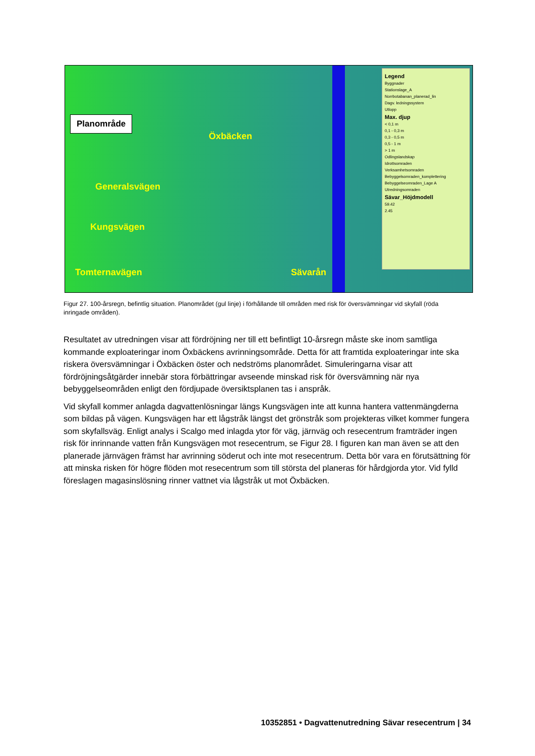Planområde
Öxbäcken
Generalsvägen
Kungsvägen
Tomternavägen Sävarån
Legend
Byggnader
Stationslage_A
Norrbotabanan_planerad_lin
Dagv. ledningssystem
Utlopp
Max. djup
< 0,1 m
0,1 - 0,3 m
0,3 - 0,5 m
0,5 - 1 m
> 1 m
Odlingslandskap
Idrottsomraden
Verksamhetsomraden
Bebyggelsomraden_komplettering
Bebyggelseomraden_Lage A
Utredningsomraden
Sävar_Höjdmodell
59.42
2.45
Figur 27. 100-årsregn, befintlig situation. Planområdet (gul linje) i förhållande till områden med risk för översvämningar vid skyfall (röda inringade områden).
Resultatet av utredningen visar att fördröjning ner till ett befintligt 10-årsregn måste ske inom samtliga kommande exploateringar inom Öxbäckens avrinningsområde. Detta för att framtida exploateringar inte ska riskera översvämningar i Öxbäcken öster och nedströms planområdet. Simuleringarna visar att fördröjningsåtgärder innebär stora förbättringar avseende minskad risk för översvämning när nya bebyggelseområden enligt den fördjupade översiktsplanen tas i anspråk.
Vid skyfall kommer anlagda dagvattenlösningar längs Kungsvägen inte att kunna hantera vattenmängderna som bildas på vägen. Kungsvägen har ett lågstråk längst det grönstråk som projekteras vilket kommer fungera som skyfallsväg. Enligt analys i Scalgo med inlagda ytor för väg, järnväg och resecentrum framträder ingen risk för inrinnande vatten från Kungsvägen mot resecentrum, se Figur 28. I figuren kan man även se att den planerade järnvägen främst har avrinning söderut och inte mot resecentrum. Detta bör vara en förutsättning för att minska risken för högre flöden mot resecentrum som till största del planeras för hårdgjorda ytor. Vid fylld föreslagen magasinslösning rinner vattnet via lågstråk ut mot Öxbäcken.
10352851 • Dagvattenutredning Sävar resecentrum | 34